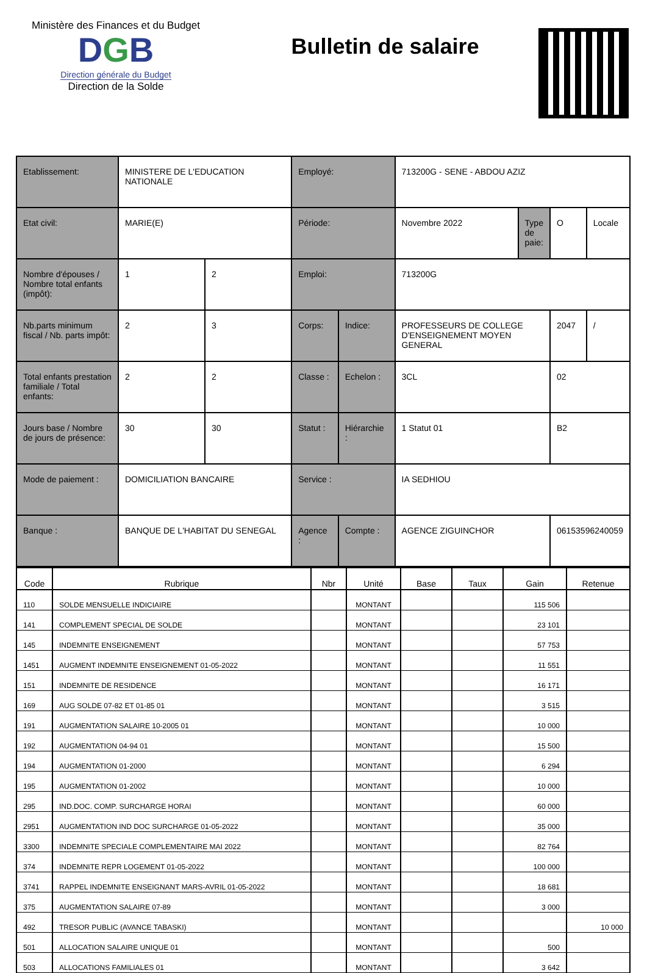Ministère des Finances et du Budget
DGB
Direction générale du Budget
Direction de la Solde
Bulletin de salaire
| Etablissement: | MINISTERE DE L'EDUCATION NATIONALE | | Employé: | | 713200G - SENE - ABDOU AZIZ | | | |
| Etat civil: | MARIE(E) | | Période: | | Novembre 2022 | Type de paie: | O | Locale |
| Nombre d'épouses / Nombre total enfants (impôt): | 1 | 2 | Emploi: | | 713200G | | | |
| Nb.parts minimum fiscal / Nb. parts impôt: | 2 | 3 | Corps: | Indice: | PROFESSEURS DE COLLEGE D'ENSEIGNEMENT MOYEN GENERAL | | 2047 | / |
| Total enfants prestation familiale / Total enfants: | 2 | 2 | Classe : | Echelon : | 3CL | | 02 | |
| Jours base / Nombre de jours de présence: | 30 | 30 | Statut : | Hiérarchie : | 1 Statut 01 | | B2 | |
| Mode de paiement : | DOMICILIATION BANCAIRE | | Service : | | IA SEDHIOU | | | |
| Banque : | BANQUE DE L'HABITAT DU SENEGAL | | Agence : | Compte : | AGENCE ZIGUINCHOR | | 06153596240059 | |
| Code | Rubrique | Nbr | Unité | Base | Taux | Gain | Retenue |
| --- | --- | --- | --- | --- | --- | --- | --- |
| 110 | SOLDE MENSUELLE INDICIAIRE | | MONTANT | | | 115 506 | |
| 141 | COMPLEMENT SPECIAL DE SOLDE | | MONTANT | | | 23 101 | |
| 145 | INDEMNITE ENSEIGNEMENT | | MONTANT | | | 57 753 | |
| 1451 | AUGMENT INDEMNITE ENSEIGNEMENT 01-05-2022 | | MONTANT | | | 11 551 | |
| 151 | INDEMNITE DE RESIDENCE | | MONTANT | | | 16 171 | |
| 169 | AUG SOLDE 07-82 ET 01-85 01 | | MONTANT | | | 3 515 | |
| 191 | AUGMENTATION SALAIRE 10-2005 01 | | MONTANT | | | 10 000 | |
| 192 | AUGMENTATION 04-94 01 | | MONTANT | | | 15 500 | |
| 194 | AUGMENTATION 01-2000 | | MONTANT | | | 6 294 | |
| 195 | AUGMENTATION 01-2002 | | MONTANT | | | 10 000 | |
| 295 | IND.DOC. COMP. SURCHARGE HORAI | | MONTANT | | | 60 000 | |
| 2951 | AUGMENTATION IND DOC SURCHARGE 01-05-2022 | | MONTANT | | | 35 000 | |
| 3300 | INDEMNITE SPECIALE COMPLEMENTAIRE MAI 2022 | | MONTANT | | | 82 764 | |
| 374 | INDEMNITE REPR LOGEMENT 01-05-2022 | | MONTANT | | | 100 000 | |
| 3741 | RAPPEL INDEMNITE ENSEIGNANT MARS-AVRIL 01-05-2022 | | MONTANT | | | 18 681 | |
| 375 | AUGMENTATION SALAIRE 07-89 | | MONTANT | | | 3 000 | |
| 492 | TRESOR PUBLIC (AVANCE TABASKI) | | MONTANT | | | | 10 000 |
| 501 | ALLOCATION SALAIRE UNIQUE 01 | | MONTANT | | | 500 | |
| 503 | ALLOCATIONS FAMILIALES 01 | | MONTANT | | | 3 642 | |